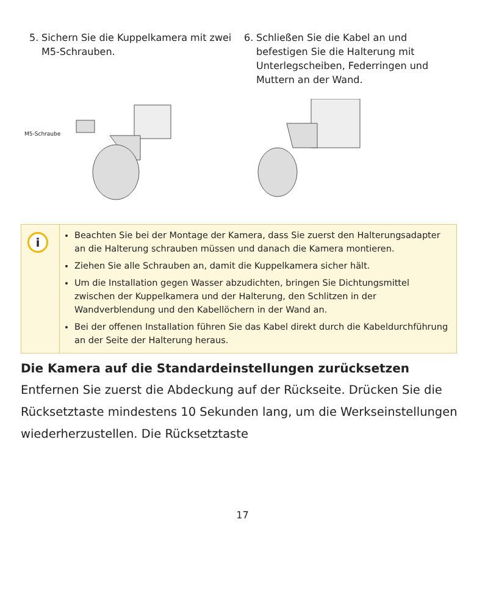5. Sichern Sie die Kuppelkamera mit zwei M5-Schrauben.
6. Schließen Sie die Kabel an und befestigen Sie die Halterung mit Unterlegscheiben, Federringen und Muttern an der Wand.
M5-Schraube
i
Beachten Sie bei der Montage der Kamera, dass Sie zuerst den Halterungsadapter an die Halterung schrauben müssen und danach die Kamera montieren.
Ziehen Sie alle Schrauben an, damit die Kuppelkamera sicher hält.
Um die Installation gegen Wasser abzudichten, bringen Sie Dichtungsmittel zwischen der Kuppelkamera und der Halterung, den Schlitzen in der Wandverblendung und den Kabellöchern in der Wand an.
Bei der offenen Installation führen Sie das Kabel direkt durch die Kabeldurchführung an der Seite der Halterung heraus.
Die Kamera auf die Standardeinstellungen zurücksetzen
Entfernen Sie zuerst die Abdeckung auf der Rückseite. Drücken Sie die Rücksetztaste mindestens 10 Sekunden lang, um die Werkseinstellungen wiederherzustellen. Die Rücksetztaste
17